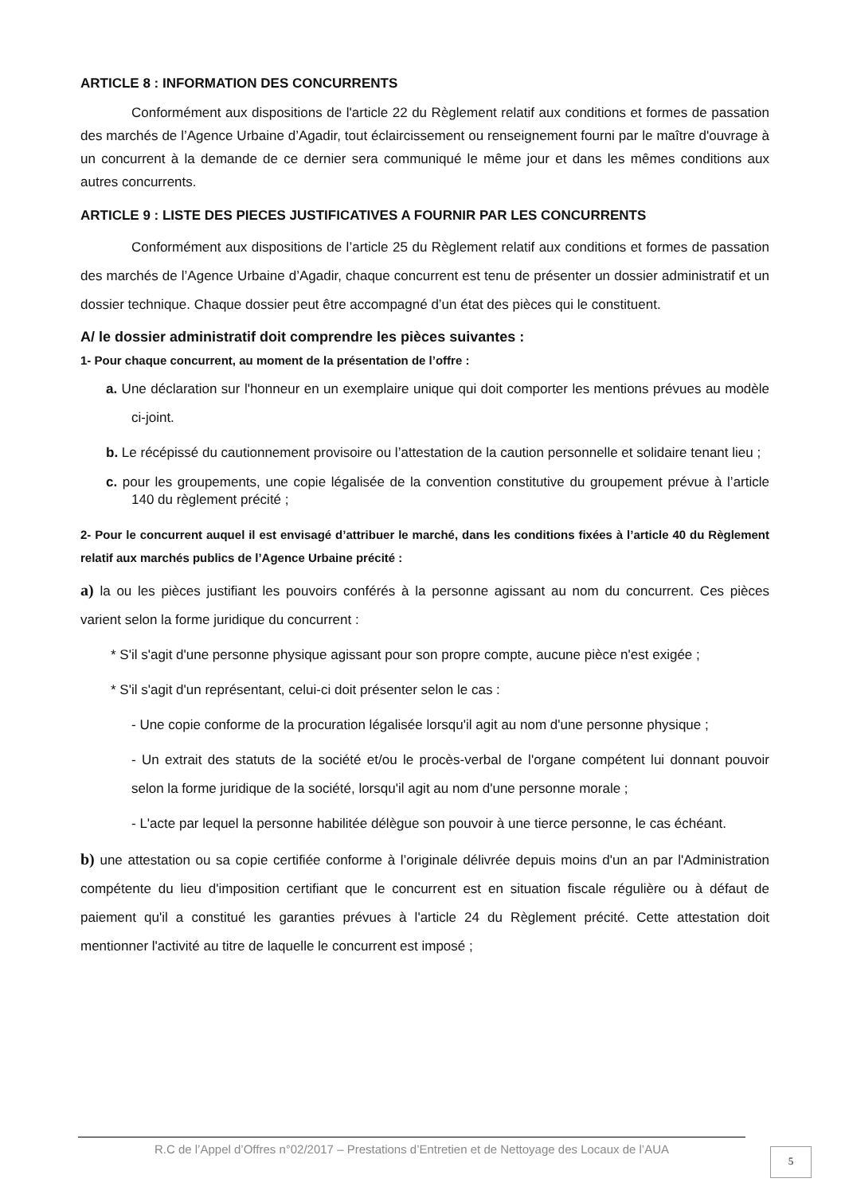ARTICLE 8 : INFORMATION DES CONCURRENTS
Conformément aux dispositions de l'article 22 du Règlement relatif aux conditions et formes de passation des marchés de l’Agence Urbaine d’Agadir, tout éclaircissement ou renseignement fourni par le maître d'ouvrage à un concurrent à la demande de ce dernier sera communiqué le même jour et dans les mêmes conditions aux autres concurrents.
ARTICLE 9 : LISTE DES PIECES JUSTIFICATIVES A FOURNIR PAR LES CONCURRENTS
Conformément aux dispositions de l’article 25 du Règlement relatif aux conditions et formes de passation des marchés de l’Agence Urbaine d’Agadir, chaque concurrent est tenu de présenter un dossier administratif et un dossier technique. Chaque dossier peut être accompagné d’un état des pièces qui le constituent.
A/ le dossier administratif doit comprendre les pièces suivantes :
1- Pour chaque concurrent, au moment de la présentation de l’offre :
a. Une déclaration sur l'honneur en un exemplaire unique qui doit comporter les mentions prévues au modèle ci-joint.
b. Le récépissé du cautionnement provisoire ou l’attestation de la caution personnelle et solidaire tenant lieu ;
c. pour les groupements, une copie légalisée de la convention constitutive du groupement prévue à l’article 140 du règlement précité ;
2- Pour le concurrent auquel il est envisagé d’attribuer le marché, dans les conditions fixées à l’article 40 du Règlement relatif aux marchés publics de l’Agence Urbaine précité :
a) la ou les pièces justifiant les pouvoirs conférés à la personne agissant au nom du concurrent. Ces pièces varient selon la forme juridique du concurrent :
* S'il s'agit d'une personne physique agissant pour son propre compte, aucune pièce n'est exigée ;
* S'il s'agit d'un représentant, celui-ci doit présenter selon le cas :
- Une copie conforme de la procuration légalisée lorsqu'il agit au nom d'une personne physique ;
- Un extrait des statuts de la société et/ou le procès-verbal de l'organe compétent lui donnant pouvoir selon la forme juridique de la société, lorsqu'il agit au nom d'une personne morale ;
- L'acte par lequel la personne habilitée délègue son pouvoir à une tierce personne, le cas échéant.
b) une attestation ou sa copie certifiée conforme à l’originale délivrée depuis moins d'un an par l'Administration compétente du lieu d'imposition certifiant que le concurrent est en situation fiscale régulière ou à défaut de paiement qu'il a constitué les garanties prévues à l'article 24 du Règlement précité. Cette attestation doit mentionner l'activité au titre de laquelle le concurrent est imposé ;
R.C de l’Appel d’Offres n°02/2017 – Prestations d’Entretien et de Nettoyage des Locaux de l’AUA
5